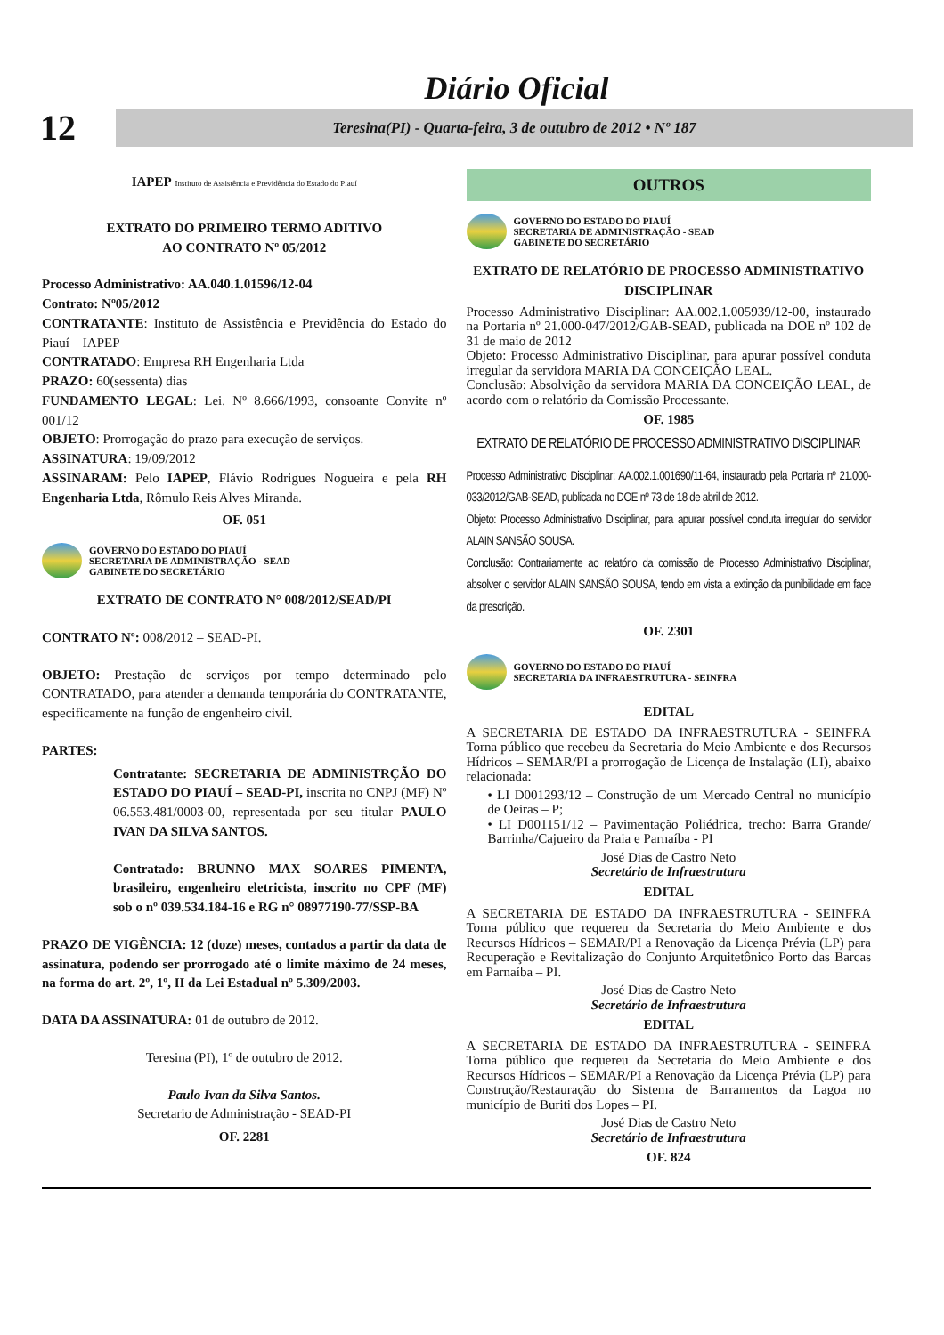Diário Oficial
12
Teresina(PI) - Quarta-feira, 3 de outubro de 2012 • Nº 187
IAPEP Instituto de Assistência e Previdência do Estado do Piauí
EXTRATO DO PRIMEIRO TERMO ADITIVO
AO CONTRATO Nº 05/2012
Processo Administrativo: AA.040.1.01596/12-04
Contrato: Nº05/2012
CONTRATANTE: Instituto de Assistência e Previdência do Estado do Piauí – IAPEP
CONTRATADO: Empresa RH Engenharia Ltda
PRAZO: 60(sessenta) dias
FUNDAMENTO LEGAL: Lei. Nº 8.666/1993, consoante Convite nº 001/12
OBJETO: Prorrogação do prazo para execução de serviços.
ASSINATURA: 19/09/2012
ASSINARAM: Pelo IAPEP, Flávio Rodrigues Nogueira e pela RH Engenharia Ltda, Rômulo Reis Alves Miranda.
OF. 051
GOVERNO DO ESTADO DO PIAUÍ
SECRETARIA DE ADMINISTRAÇÃO - SEAD
GABINETE DO SECRETÁRIO
EXTRATO DE CONTRATO N° 008/2012/SEAD/PI
CONTRATO Nº: 008/2012 – SEAD-PI.
OBJETO: Prestação de serviços por tempo determinado pelo CONTRATADO, para atender a demanda temporária do CONTRATANTE, especificamente na função de engenheiro civil.
PARTES:
Contratante: SECRETARIA DE ADMINISTRÇÃO DO ESTADO DO PIAUÍ – SEAD-PI, inscrita no CNPJ (MF) Nº 06.553.481/0003-00, representada por seu titular PAULO IVAN DA SILVA SANTOS.
Contratado: BRUNNO MAX SOARES PIMENTA, brasileiro, engenheiro eletricista, inscrito no CPF (MF) sob o nº 039.534.184-16 e RG n° 08977190-77/SSP-BA
PRAZO DE VIGÊNCIA: 12 (doze) meses, contados a partir da data de assinatura, podendo ser prorrogado até o limite máximo de 24 meses, na forma do art. 2º, 1º, II da Lei Estadual nº 5.309/2003.
DATA DA ASSINATURA: 01 de outubro de 2012.
Teresina (PI), 1º de outubro de 2012.
Paulo Ivan da Silva Santos.
Secretario de Administração - SEAD-PI
OF. 2281
OUTROS
GOVERNO DO ESTADO DO PIAUÍ
SECRETARIA DE ADMINISTRAÇÃO - SEAD
GABINETE DO SECRETÁRIO
EXTRATO DE RELATÓRIO DE PROCESSO ADMINISTRATIVO DISCIPLINAR
Processo Administrativo Disciplinar: AA.002.1.005939/12-00, instaurado na Portaria nº 21.000-047/2012/GAB-SEAD, publicada na DOE nº 102 de 31 de maio de 2012
Objeto: Processo Administrativo Disciplinar, para apurar possível conduta irregular da servidora MARIA DA CONCEIÇÃO LEAL.
Conclusão: Absolvição da servidora MARIA DA CONCEIÇÃO LEAL, de acordo com o relatório da Comissão Processante.
OF. 1985
EXTRATO DE RELATÓRIO DE PROCESSO ADMINISTRATIVO DISCIPLINAR
Processo Administrativo Disciplinar: AA.002.1.001690/11-64, instaurado pela Portaria nº 21.000-033/2012/GAB-SEAD, publicada no DOE nº 73 de 18 de abril de 2012.
Objeto: Processo Administrativo Disciplinar, para apurar possível conduta irregular do servidor ALAIN SANSÃO SOUSA.
Conclusão: Contrariamente ao relatório da comissão de Processo Administrativo Disciplinar, absolver o servidor ALAIN SANSÃO SOUSA, tendo em vista a extinção da punibilidade em face da prescrição.
OF. 2301
GOVERNO DO ESTADO DO PIAUÍ
SECRETARIA DA INFRAESTRUTURA - SEINFRA
EDITAL
A SECRETARIA DE ESTADO DA INFRAESTRUTURA - SEINFRA Torna público que recebeu da Secretaria do Meio Ambiente e dos Recursos Hídricos – SEMAR/PI a prorrogação de Licença de Instalação (LI), abaixo relacionada:
• LI D001293/12 – Construção de um Mercado Central no município de Oeiras – P;
• LI D001151/12 – Pavimentação Poliédrica, trecho: Barra Grande/ Barrinha/Cajueiro da Praia e Parnaíba - PI
José Dias de Castro Neto
Secretário de Infraestrutura
EDITAL
A SECRETARIA DE ESTADO DA INFRAESTRUTURA - SEINFRA Torna público que requereu da Secretaria do Meio Ambiente e dos Recursos Hídricos – SEMAR/PI a Renovação da Licença Prévia (LP) para Recuperação e Revitalização do Conjunto Arquitetônico Porto das Barcas em Parnaíba – PI.
José Dias de Castro Neto
Secretário de Infraestrutura
EDITAL
A SECRETARIA DE ESTADO DA INFRAESTRUTURA - SEINFRA Torna público que requereu da Secretaria do Meio Ambiente e dos Recursos Hídricos – SEMAR/PI a Renovação da Licença Prévia (LP) para Construção/Restauração do Sistema de Barramentos da Lagoa no município de Buriti dos Lopes – PI.
José Dias de Castro Neto
Secretário de Infraestrutura
OF. 824